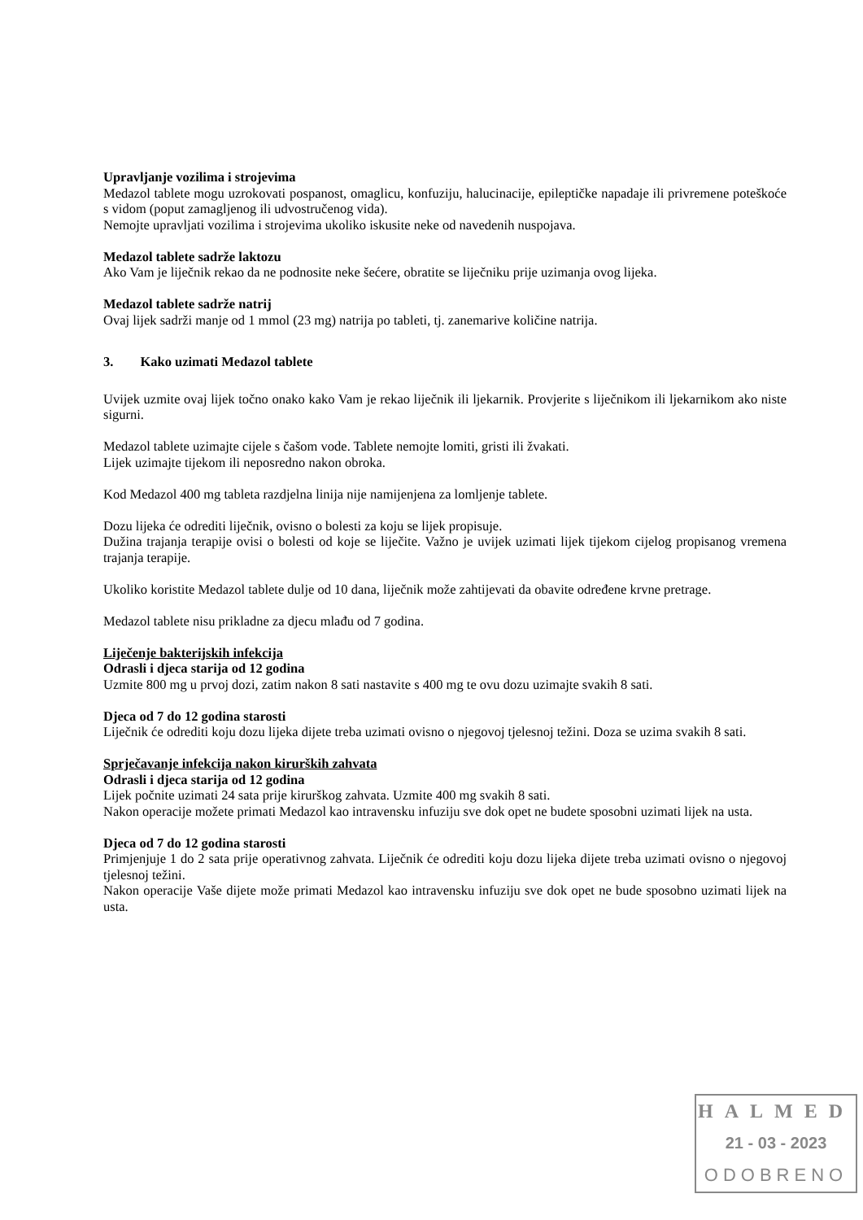Upravljanje vozilima i strojevima
Medazol tablete mogu uzrokovati pospanost, omaglicu, konfuziju, halucinacije, epileptičke napadaje ili privremene poteškoće s vidom (poput zamagljenog ili udvostručenog vida).
Nemojte upravljati vozilima i strojevima ukoliko iskusite neke od navedenih nuspojava.
Medazol tablete sadrže laktozu
Ako Vam je liječnik rekao da ne podnosite neke šećere, obratite se liječniku prije uzimanja ovog lijeka.
Medazol tablete sadrže natrij
Ovaj lijek sadrži manje od 1 mmol (23 mg) natrija po tableti, tj. zanemarive količine natrija.
3. Kako uzimati Medazol tablete
Uvijek uzmite ovaj lijek točno onako kako Vam je rekao liječnik ili ljekarnik. Provjerite s liječnikom ili ljekarnikom ako niste sigurni.
Medazol tablete uzimajte cijele s čašom vode. Tablete nemojte lomiti, gristi ili žvakati.
Lijek uzimajte tijekom ili neposredno nakon obroka.
Kod Medazol 400 mg tableta razdjelna linija nije namijenjena za lomljenje tablete.
Dozu lijeka će odrediti liječnik, ovisno o bolesti za koju se lijek propisuje.
Dužina trajanja terapije ovisi o bolesti od koje se liječite. Važno je uvijek uzimati lijek tijekom cijelog propisanog vremena trajanja terapije.
Ukoliko koristite Medazol tablete dulje od 10 dana, liječnik može zahtijevati da obavite određene krvne pretrage.
Medazol tablete nisu prikladne za djecu mlađu od 7 godina.
Liječenje bakterijskih infekcija
Odrasli i djeca starija od 12 godina
Uzmite 800 mg u prvoj dozi, zatim nakon 8 sati nastavite s 400 mg te ovu dozu uzimajte svakih 8 sati.
Djeca od 7 do 12 godina starosti
Liječnik će odrediti koju dozu lijeka dijete treba uzimati ovisno o njegovoj tjelesnoj težini. Doza se uzima svakih 8 sati.
Sprječavanje infekcija nakon kirurških zahvata
Odrasli i djeca starija od 12 godina
Lijek počnite uzimati 24 sata prije kirurškog zahvata. Uzmite 400 mg svakih 8 sati.
Nakon operacije možete primati Medazol kao intravensku infuziju sve dok opet ne budete sposobni uzimati lijek na usta.
Djeca od 7 do 12 godina starosti
Primjenjuje 1 do 2 sata prije operativnog zahvata. Liječnik će odrediti koju dozu lijeka dijete treba uzimati ovisno o njegovoj tjelesnoj težini.
Nakon operacije Vaše dijete može primati Medazol kao intravensku infuziju sve dok opet ne bude sposobno uzimati lijek na usta.
HALMED
21 - 03 - 2023
ODOBRENO